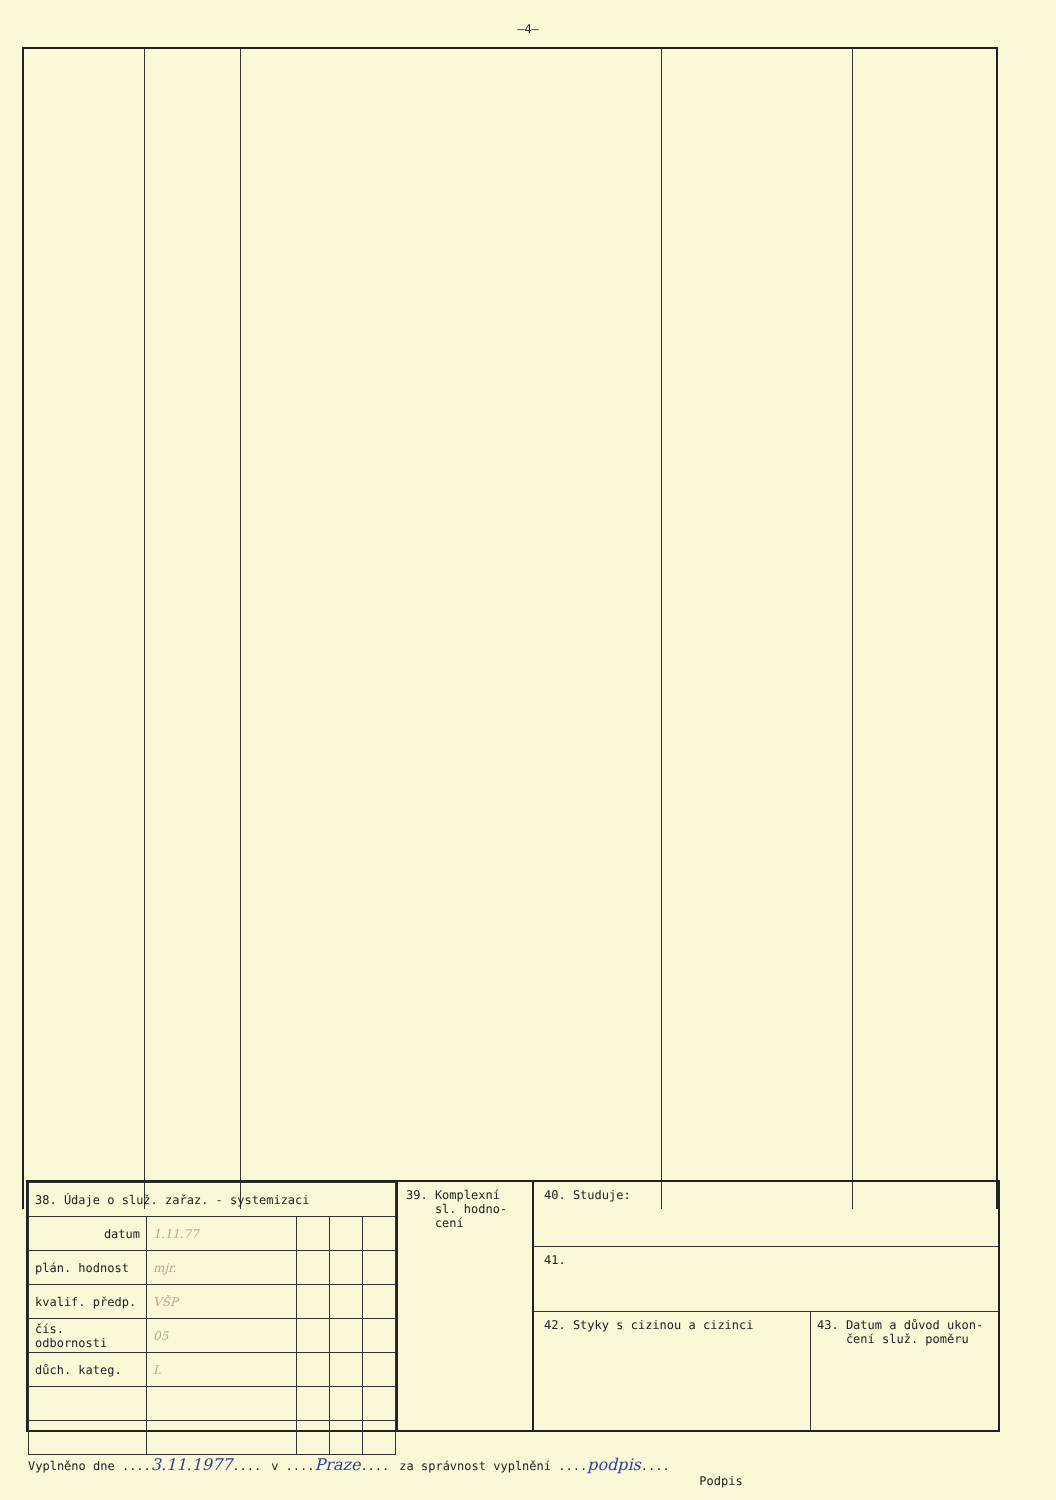—4—
| 38. Údaje o služ. zařaz. - systemizaci | | | | |
| datum | 1.11.77 | | | |
| plán. hodnost | mjr. | | | |
| kvalif. předp. | VŠP | | | |
| čís. odbornosti | 05 | | | |
| důch. kateg. | I. | | | |
39. Komplexní
sl. hodno-
cení
40. Studuje:
41.
42. Styky s cizinou a cizinci 43. Datum a důvod ukon-
čení služ. poměru
Vyplněno dne ....3.11.1977.... v ....Praze.... za správnost vyplnění ....podpis....
Podpis